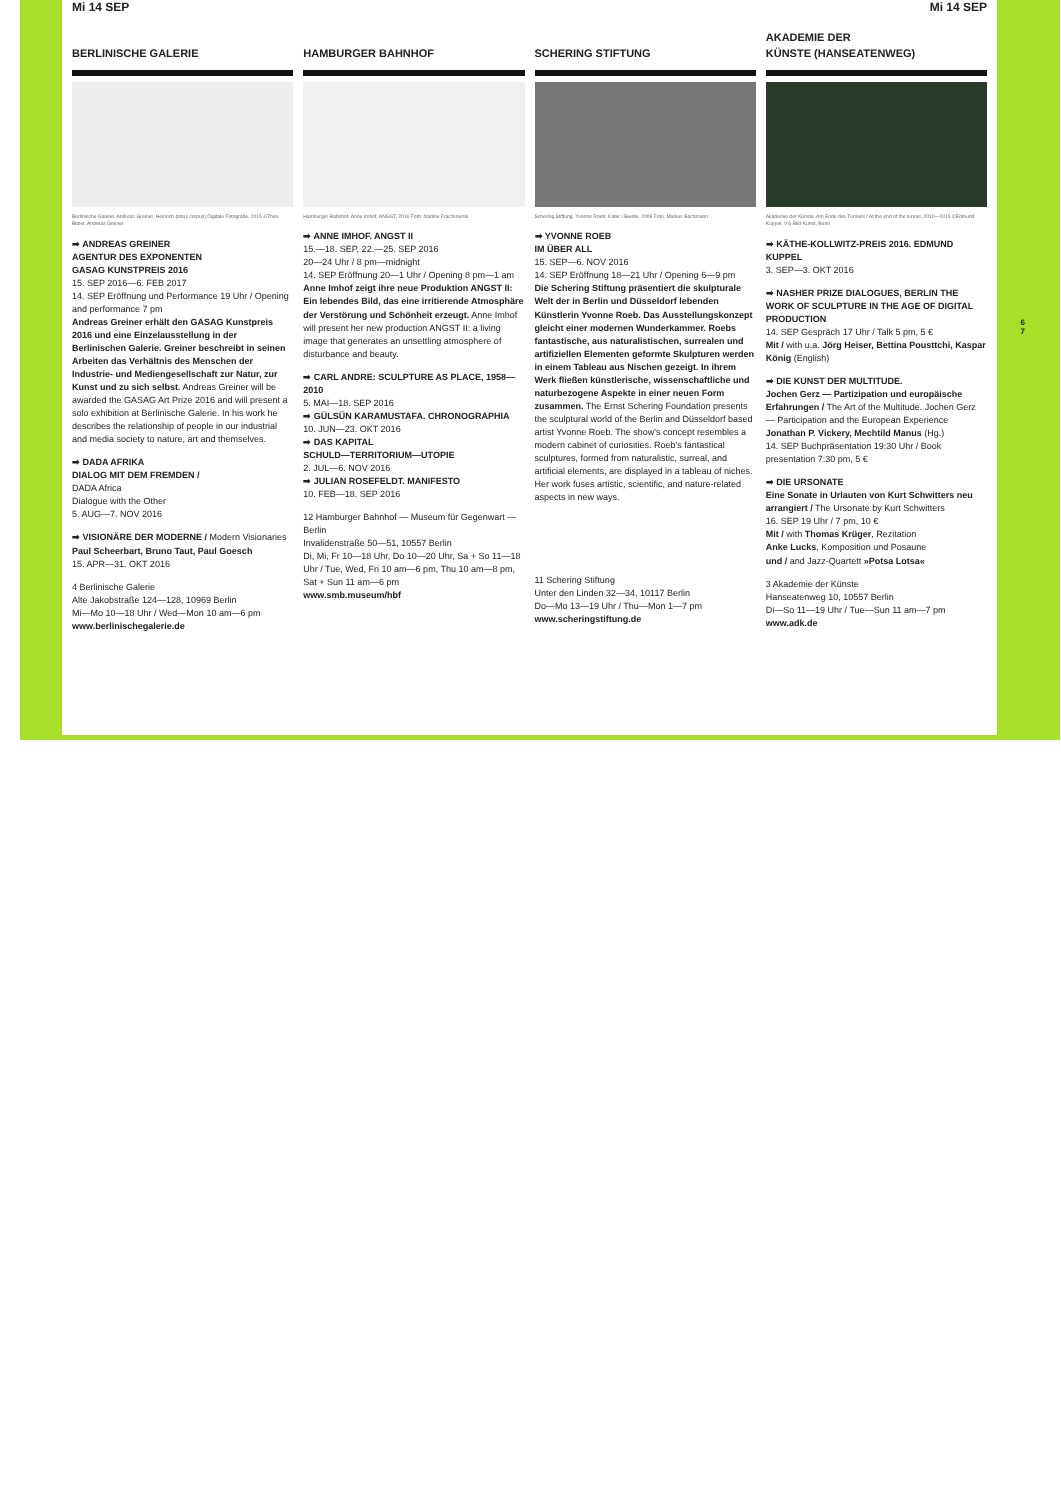Mi 14 SEP Mi 14 SEP
BERLINISCHE GALERIE
Berlinische Galerie. Andreas Greiner, Heinrich (totus corpus) Digitale Fotografie, 2015 ©Theo Bitzer, Andreas Greiner
➡ ANDREAS GREINER
AGENTUR DES EXPONENTEN
GASAG KUNSTPREIS 2016
15. SEP 2016—6. FEB 2017
14. SEP Eröffnung und Performance 19 Uhr / Opening and performance 7 pm
Andreas Greiner erhält den GASAG Kunstpreis 2016 und eine Einzelausstellung in der Berlinischen Galerie. Greiner beschreibt in seinen Arbeiten das Verhältnis des Menschen der Industrie- und Mediengesellschaft zur Natur, zur Kunst und zu sich selbst. Andreas Greiner will be awarded the GASAG Art Prize 2016 and will present a solo exhibition at Berlinische Galerie. In his work he describes the relationship of people in our industrial and media society to nature, art and themselves.
➡ DADA AFRIKA
DIALOG MIT DEM FREMDEN /
DADA Africa
Dialogue with the Other
5. AUG—7. NOV 2016
➡ VISIONÄRE DER MODERNE / Modern Visionaries Paul Scheerbart, Bruno Taut, Paul Goesch
15. APR—31. OKT 2016
4 Berlinische Galerie
Alte Jakobstraße 124—128, 10969 Berlin
Mi—Mo 10—18 Uhr / Wed—Mon 10 am—6 pm
www.berlinischegalerie.de
HAMBURGER BAHNHOF
Hamburger Bahnhof. Anne Imhof, ANGST, 2016 Foto: Nadine Fraczkowski
➡ ANNE IMHOF. ANGST II
15.—18. SEP, 22.—25. SEP 2016
20—24 Uhr / 8 pm—midnight
14. SEP Eröffnung 20—1 Uhr / Opening 8 pm—1 am
Anne Imhof zeigt ihre neue Produktion ANGST II: Ein lebendes Bild, das eine irritierende Atmosphäre der Verstörung und Schönheit erzeugt. Anne Imhof will present her new production ANGST II: a living image that generates an unsettling atmosphere of disturbance and beauty.
➡ CARL ANDRE: SCULPTURE AS PLACE, 1958—2010
5. MAI—18. SEP 2016
➡ GÜLSÜN KARAMUSTAFA. CHRONOGRAPHIA
10. JUN—23. OKT 2016
➡ DAS KAPITAL
SCHULD—TERRITORIUM—UTOPIE
2. JUL—6. NOV 2016
➡ JULIAN ROSEFELDT. MANIFESTO
10. FEB—18. SEP 2016
12 Hamburger Bahnhof — Museum für Gegenwart — Berlin
Invalidenstraße 50—51, 10557 Berlin
Di, Mi, Fr 10—18 Uhr, Do 10—20 Uhr, Sa + So 11—18 Uhr / Tue, Wed, Fri 10 am—6 pm, Thu 10 am—8 pm, Sat + Sun 11 am—6 pm
www.smb.museum/hbf
SCHERING STIFTUNG
Schering Stiftung. Yvonne Roeb: Kater / Beetle, 2009 Foto: Markus Bachmann
➡ YVONNE ROEB
IM ÜBER ALL
15. SEP—6. NOV 2016
14. SEP Eröffnung 18—21 Uhr / Opening 6—9 pm
Die Schering Stiftung präsentiert die skulpturale Welt der in Berlin und Düsseldorf lebenden Künstlerin Yvonne Roeb. Das Ausstellungskonzept gleicht einer modernen Wunderkammer. Roebs fantastische, aus naturalistischen, surrealen und artifiziellen Elementen geformte Skulpturen werden in einem Tableau aus Nischen gezeigt. In ihrem Werk fließen künstlerische, wissenschaftliche und naturbezogene Aspekte in einer neuen Form zusammen. The Ernst Schering Foundation presents the sculptural world of the Berlin and Düsseldorf based artist Yvonne Roeb. The show's concept resembles a modern cabinet of curiosities. Roeb's fantastical sculptures, formed from naturalistic, surreal, and artificial elements, are displayed in a tableau of niches. Her work fuses artistic, scientific, and nature-related aspects in new ways.
11 Schering Stiftung
Unter den Linden 32—34, 10117 Berlin
Do—Mo 13—19 Uhr / Thu—Mon 1—7 pm
www.scheringstiftung.de
AKADEMIE DER
KÜNSTE (HANSEATENWEG)
Akademie der Künste. Am Ende des Tunnels / At the end of the tunnel, 2010—2015 ©Edmund Kuppel, VG Bild-Kunst, Bonn
➡ KÄTHE-KOLLWITZ-PREIS 2016. EDMUND KUPPEL
3. SEP—3. OKT 2016
➡ NASHER PRIZE DIALOGUES, BERLIN THE WORK OF SCULPTURE IN THE AGE OF DIGITAL PRODUCTION
14. SEP Gespräch 17 Uhr / Talk 5 pm, 5 €
Mit / with u.a. Jörg Heiser, Bettina Pousttchi, Kaspar König (English)
➡ DIE KUNST DER MULTITUDE.
Jochen Gerz — Partizipation und europäische Erfahrungen / The Art of the Multitude. Jochen Gerz — Participation and the European Experience
Jonathan P. Vickery, Mechtild Manus (Hg.)
14. SEP Buchpräsentation 19:30 Uhr / Book presentation 7:30 pm, 5 €
➡ DIE URSONATE
Eine Sonate in Urlauten von Kurt Schwitters neu arrangiert / The Ursonate by Kurt Schwitters
16. SEP 19 Uhr / 7 pm, 10 €
Mit / with Thomas Krüger, Rezitation
Anke Lucks, Komposition und Posaune
und / and Jazz-Quartett »Potsa Lotsa«
3 Akademie der Künste
Hanseatenweg 10, 10557 Berlin
Di—So 11—19 Uhr / Tue—Sun 11 am—7 pm
www.adk.de
6
7